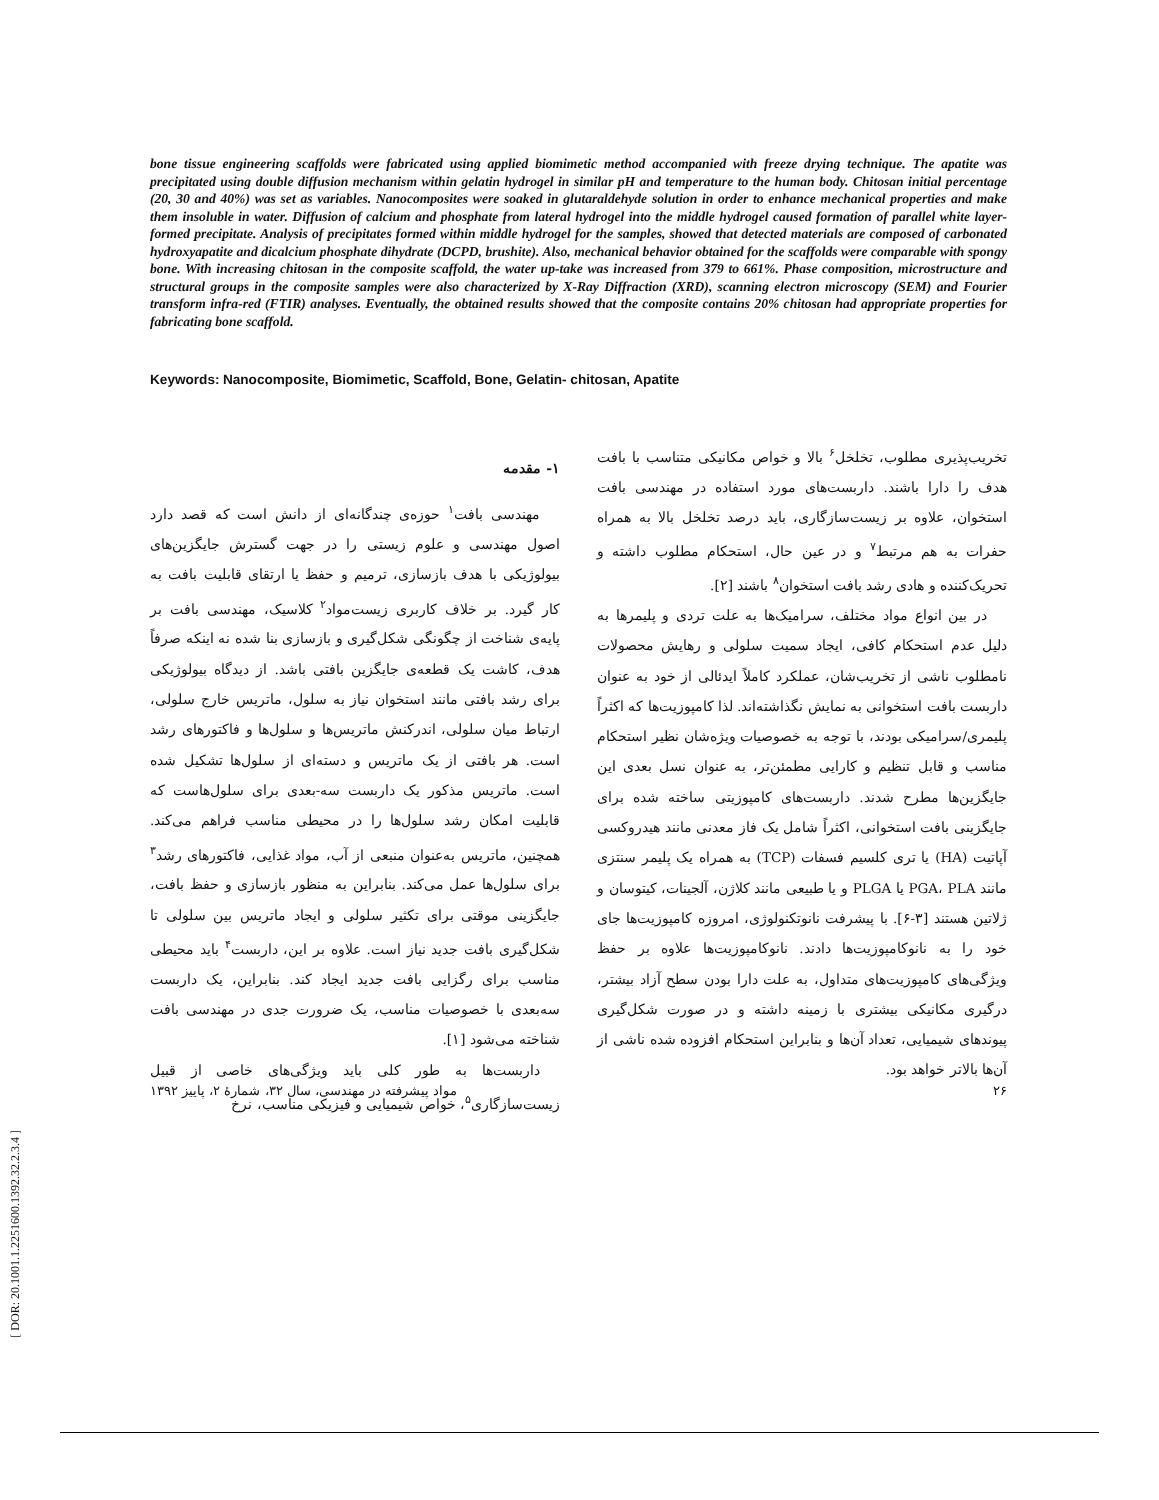bone tissue engineering scaffolds were fabricated using applied biomimetic method accompanied with freeze drying technique. The apatite was precipitated using double diffusion mechanism within gelatin hydrogel in similar pH and temperature to the human body. Chitosan initial percentage (20, 30 and 40%) was set as variables. Nanocomposites were soaked in glutaraldehyde solution in order to enhance mechanical properties and make them insoluble in water. Diffusion of calcium and phosphate from lateral hydrogel into the middle hydrogel caused formation of parallel white layer-formed precipitate. Analysis of precipitates formed within middle hydrogel for the samples, showed that detected materials are composed of carbonated hydroxyapatite and dicalcium phosphate dihydrate (DCPD, brushite). Also, mechanical behavior obtained for the scaffolds were comparable with spongy bone. With increasing chitosan in the composite scaffold, the water up-take was increased from 379 to 661%. Phase composition, microstructure and structural groups in the composite samples were also characterized by X-Ray Diffraction (XRD), scanning electron microscopy (SEM) and Fourier transform infra-red (FTIR) analyses. Eventually, the obtained results showed that the composite contains 20% chitosan had appropriate properties for fabricating bone scaffold.
Keywords: Nanocomposite, Biomimetic, Scaffold, Bone, Gelatin- chitosan, Apatite
۱- مقدمه
مهندسی بافت<sup>۱</sup> حوزه‌ی چندگانه‌ای از دانش است که قصد دارد اصول مهندسی و علوم زیستی را در جهت گسترش جایگزین‌های بیولوژیکی با هدف بازسازی، ترمیم و حفظ یا ارتقای قابلیت بافت به کار گیرد. بر خلاف کاربری زیست‌مواد<sup>۲</sup> کلاسیک، مهندسی بافت بر پایه‌ی شناخت از چگونگی شکل‌گیری و بازسازی بنا شده نه اینکه صرفاً هدف، کاشت یک قطعه‌ی جایگزین بافتی باشد. از دیدگاه بیولوژیکی برای رشد بافتی مانند استخوان نیاز به سلول، ماتریس خارج سلولی، ارتباط میان سلولی، اندرکنش ماتریس‌ها و سلول‌ها و فاکتورهای رشد است. هر بافتی از یک ماتریس و دسته‌ای از سلول‌ها تشکیل شده است. ماتریس مذکور یک داربست سه-بعدی برای سلول‌هاست که قابلیت امکان رشد سلول‌ها را در محیطی مناسب فراهم می‌کند. همچنین، ماتریس به‌عنوان منبعی از آب، مواد غذایی، فاکتورهای رشد<sup>۳</sup> برای سلول‌ها عمل می‌کند. بنابراین به منظور بازسازی و حفظ بافت، جایگزینی موقتی برای تکثیر سلولی و ایجاد ماتریس بین سلولی تا شکل‌گیری بافت جدید نیاز است. علاوه بر این، داربست<sup>۴</sup> باید محیطی مناسب برای رگزایی بافت جدید ایجاد کند. بنابراین، یک داربست سه‌بعدی با خصوصیات مناسب، یک ضرورت جدی در مهندسی بافت شناخته می‌شود [۱].
داربست‌ها به طور کلی باید ویژگی‌های خاصی از قبیل زیست‌سازگاری<sup>۵</sup>، خواص شیمیایی و فیزیکی مناسب، نرخ
تخریب‌پذیری مطلوب، تخلخل<sup>۶</sup> بالا و خواص مکانیکی متناسب با بافت هدف را دارا باشند. داربست‌های مورد استفاده در مهندسی بافت استخوان، علاوه بر زیست‌سازگاری، باید درصد تخلخل بالا به همراه حفرات به هم مرتبط<sup>۷</sup> و در عین حال، استحکام مطلوب داشته و تحریک‌کننده و هادی رشد بافت استخوان<sup>۸</sup> باشند [۲].
در بین انواع مواد مختلف، سرامیک‌ها به علت تردی و پلیمرها به دلیل عدم استحکام کافی، ایجاد سمیت سلولی و رهایش محصولات نامطلوب ناشی از تخریب‌شان، عملکرد کاملاً ایدئالی از خود به عنوان داربست بافت استخوانی به نمایش نگذاشته‌اند. لذا کامپوزیت‌ها که اکثراً پلیمری/سرامیکی بودند، با توجه به خصوصیات ویژه‌شان نظیر استحکام مناسب و قابل تنظیم و کارایی مطمئن‌تر، به عنوان نسل بعدی این جایگزین‌ها مطرح شدند. داربست‌های کامپوزیتی ساخته شده برای جایگزینی بافت استخوانی، اکثراً شامل یک فاز معدنی مانند هیدروکسی آپاتیت (HA) یا تری کلسیم فسفات (TCP) به همراه یک پلیمر سنتزی مانند PGA، PLA یا PLGA و یا طبیعی مانند کلاژن، آلجینات، کیتوسان و ژلاتین هستند [۳-۶]. با پیشرفت نانوتکنولوژی، امروزه کامپوزیت‌ها جای خود را به نانوکامپوزیت‌ها دادند. نانوکامپوزیت‌ها علاوه بر حفظ ویژگی‌های کامپوزیت‌های متداول، به علت دارا بودن سطح آزاد بیشتر، درگیری مکانیکی بیشتری با زمینه داشته و در صورت شکل‌گیری پیوندهای شیمیایی، تعداد آن‌ها و بنابراین استحکام افزوده شده ناشی از آن‌ها بالاتر خواهد بود.
۲۶ مواد پیشرفته در مهندسی، سال ۳۲، شمارهٔ ۲، پاییز ۱۳۹۲
[ DOR: 20.1001.1.2251600.1392.32.2.3.4 ]